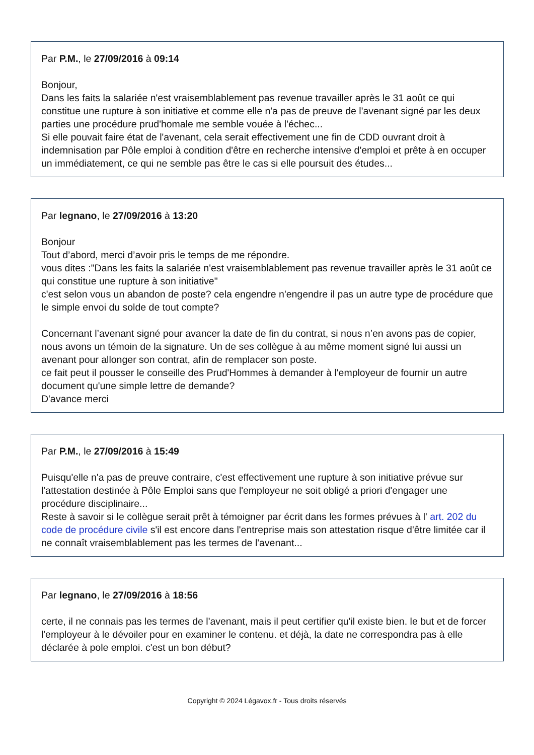Par P.M., le 27/09/2016 à 09:14
Bonjour,
Dans les faits la salariée n'est vraisemblablement pas revenue travailler après le 31 août ce qui constitue une rupture à son initiative et comme elle n'a pas de preuve de l'avenant signé par les deux parties une procédure prud'homale me semble vouée à l'échec...
Si elle pouvait faire état de l'avenant, cela serait effectivement une fin de CDD ouvrant droit à indemnisation par Pôle emploi à condition d'être en recherche intensive d'emploi et prête à en occuper un immédiatement, ce qui ne semble pas être le cas si elle poursuit des études...
Par legnano, le 27/09/2016 à 13:20
Bonjour
Tout d’abord, merci d’avoir pris le temps de me répondre.
vous dites :"Dans les faits la salariée n'est vraisemblablement pas revenue travailler après le 31 août ce qui constitue une rupture à son initiative"
c'est selon vous un abandon de poste? cela engendre n'engendre il pas un autre type de procédure que le simple envoi du solde de tout compte?
Concernant l’avenant signé pour avancer la date de fin du contrat, si nous n’en avons pas de copier, nous avons un témoin de la signature. Un de ses collègue à au même moment signé lui aussi un avenant pour allonger son contrat, afin de remplacer son poste.
ce fait peut il pousser le conseille des Prud'Hommes à demander à l'employeur de fournir un autre document qu'une simple lettre de demande?
D'avance merci
Par P.M., le 27/09/2016 à 15:49
Puisqu'elle n'a pas de preuve contraire, c'est effectivement une rupture à son initiative prévue sur l'attestation destinée à Pôle Emploi sans que l'employeur ne soit obligé a priori d'engager une procédure disciplinaire...
Reste à savoir si le collègue serait prêt à témoigner par écrit dans les formes prévues à l' art. 202 du code de procédure civile s'il est encore dans l'entreprise mais son attestation risque d'être limitée car il ne connaît vraisemblablement pas les termes de l'avenant...
Par legnano, le 27/09/2016 à 18:56
certe, il ne connais pas les termes de l'avenant, mais il peut certifier qu'il existe bien. le but et de forcer l'employeur à le dévoiler pour en examiner le contenu. et déjà, la date ne correspondra pas à elle déclarée à pole emploi. c'est un bon début?
Copyright © 2024 Légavox.fr - Tous droits réservés